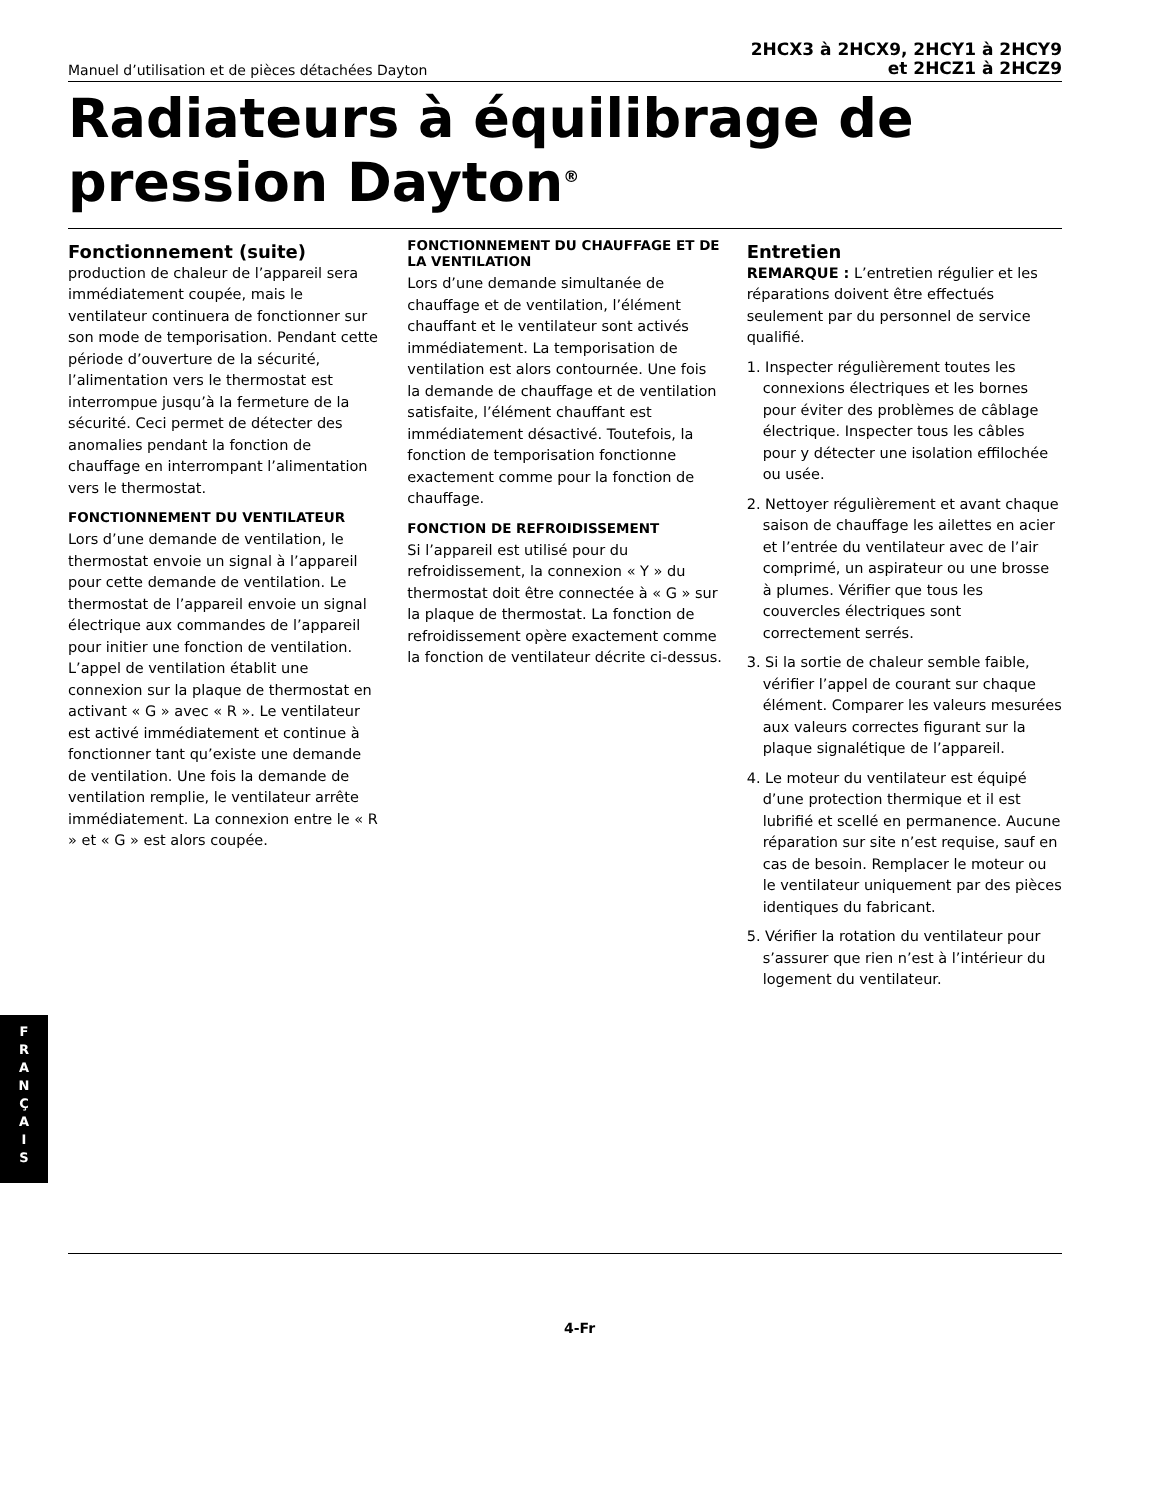Manuel d’utilisation et de pièces détachées Dayton
2HCX3 à 2HCX9, 2HCY1 à 2HCY9
et 2HCZ1 à 2HCZ9
Radiateurs à équilibrage de pression Dayton<sup>®</sup>
Fonctionnement (suite)
production de chaleur de l’appareil sera immédiatement coupée, mais le ventilateur continuera de fonctionner sur son mode de temporisation. Pendant cette période d’ouverture de la sécurité, l’alimentation vers le thermostat est interrompue jusqu’à la fermeture de la sécurité. Ceci permet de détecter des anomalies pendant la fonction de chauffage en interrompant l’alimentation vers le thermostat.
FONCTIONNEMENT DU VENTILATEUR
Lors d’une demande de ventilation, le thermostat envoie un signal à l’appareil pour cette demande de ventilation. Le thermostat de l’appareil envoie un signal électrique aux commandes de l’appareil pour initier une fonction de ventilation. L’appel de ventilation établit une connexion sur la plaque de thermostat en activant « G » avec « R ». Le ventilateur est activé immédiatement et continue à fonctionner tant qu’existe une demande de ventilation. Une fois la demande de ventilation remplie, le ventilateur arrête immédiatement. La connexion entre le « R » et « G » est alors coupée.
FONCTIONNEMENT DU CHAUFFAGE ET DE LA VENTILATION
Lors d’une demande simultanée de chauffage et de ventilation, l’élément chauffant et le ventilateur sont activés immédiatement. La temporisation de ventilation est alors contournée. Une fois la demande de chauffage et de ventilation satisfaite, l’élément chauffant est immédiatement désactivé. Toutefois, la fonction de temporisation fonctionne exactement comme pour la fonction de chauffage.
FONCTION DE REFROIDISSEMENT
Si l’appareil est utilisé pour du refroidissement, la connexion « Y » du thermostat doit être connectée à « G » sur la plaque de thermostat. La fonction de refroidissement opère exactement comme la fonction de ventilateur décrite ci-dessus.
Entretien
REMARQUE : L’entretien régulier et les réparations doivent être effectués seulement par du personnel de service qualifié.
1. Inspecter régulièrement toutes les connexions électriques et les bornes pour éviter des problèmes de câblage électrique. Inspecter tous les câbles pour y détecter une isolation effilochée ou usée.
2. Nettoyer régulièrement et avant chaque saison de chauffage les ailettes en acier et l’entrée du ventilateur avec de l’air comprimé, un aspirateur ou une brosse à plumes. Vérifier que tous les couvercles électriques sont correctement serrés.
3. Si la sortie de chaleur semble faible, vérifier l’appel de courant sur chaque élément. Comparer les valeurs mesurées aux valeurs correctes figurant sur la plaque signalétique de l’appareil.
4. Le moteur du ventilateur est équipé d’une protection thermique et il est lubrifié et scellé en permanence. Aucune réparation sur site n’est requise, sauf en cas de besoin. Remplacer le moteur ou le ventilateur uniquement par des pièces identiques du fabricant.
5. Vérifier la rotation du ventilateur pour s’assurer que rien n’est à l’intérieur du logement du ventilateur.
F
R
A
N
Ç
A
I
S
4-Fr